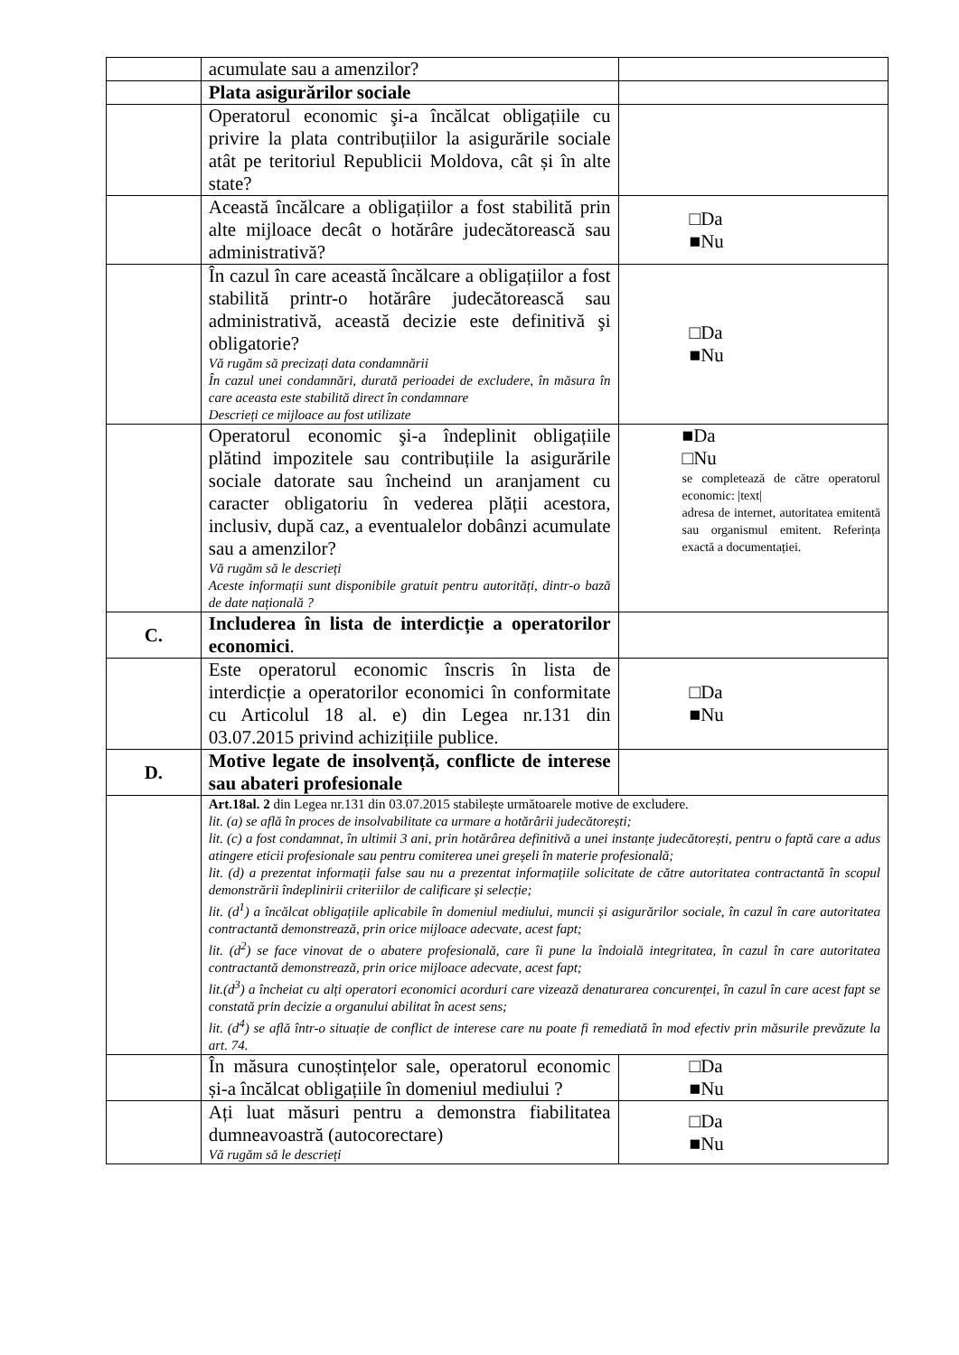| | acumulate sau a amenzilor? | |
| | Plata asigurărilor sociale | |
| | Operatorul economic şi-a încălcat obligațiile cu privire la plata contribuțiilor la asigurările sociale atât pe teritoriul Republicii Moldova, cât și în alte state? | |
| | Această încălcare a obligațiilor a fost stabilită prin alte mijloace decât o hotărâre judecătorească sau administrativă? | □Da ■Nu |
| | În cazul în care această încălcare a obligațiilor a fost stabilită printr-o hotărâre judecătorească sau administrativă, această decizie este definitivă şi obligatorie? Vă rugăm să precizați data condamnării În cazul unei condamnări, durată perioadei de excludere, în măsura în care aceasta este stabilită direct în condamnare Descrieți ce mijloace au fost utilizate | □Da ■Nu |
| | Operatorul economic şi-a îndeplinit obligațiile plătind impozitele sau contribuțiile la asigurările sociale datorate sau încheind un aranjament cu caracter obligatoriu în vederea plății acestora, inclusiv, după caz, a eventualelor dobânzi acumulate sau a amenzilor? Vă rugăm să le descrieți Aceste informații sunt disponibile gratuit pentru autorități, dintr-o bază de date națională ? | ■Da □Nu se completează de către operatorul economic: /text/ adresa de internet, autoritatea emitentă sau organismul emitent. Referința exactă a documentației. |
| C. | Includerea în lista de interdicție a operatorilor economici . | |
| | Este operatorul economic înscris în lista de interdicție a operatorilor economici în conformitate cu Articolul 18 al. e) din Legea nr.131 din 03.07.2015 privind achizițiile publice. | □Da ■Nu |
| D. | Motive legate de insolvență, conflicte de interese sau abateri profesionale | |
| | Art.18al. 2 din Legea nr.131 din 03.07.2015 stabilește următoarele motive de excludere. lit. (a) se află în proces de insolvabilitate ca urmare a hotărârii judecătorești; lit. (c) a fost condamnat, în ultimii 3 ani, prin hotărârea definitivă a unei instanțe judecătorești, pentru o faptă care a adus atingere eticii profesionale sau pentru comiterea unei greșeli în materie profesională; lit. (d) a prezentat informații false sau nu a prezentat informațiile solicitate de către autoritatea contractantă în scopul demonstrării îndeplinirii criteriilor de calificare și selecție; lit. (d<sup>1</sup>) a încălcat obligațiile aplicabile în domeniul mediului, muncii și asigurărilor sociale, în cazul în care autoritatea contractantă demonstrează, prin orice mijloace adecvate, acest fapt; lit. (d<sup>2</sup>) se face vinovat de o abatere profesională, care îi pune la îndoială integritatea, în cazul în care autoritatea contractantă demonstrează, prin orice mijloace adecvate, acest fapt; lit.(d<sup>3</sup>) a încheiat cu alți operatori economici acorduri care vizează denaturarea concurenței, în cazul în care acest fapt se constată prin decizie a organului abilitat în acest sens; lit. (d<sup>4</sup>) se află într-o situație de conflict de interese care nu poate fi remediată în mod efectiv prin măsurile prevăzute la art. 74. | |
| | În măsura cunoștințelor sale, operatorul economic și-a încălcat obligațiile în domeniul mediului ? | □Da ■Nu |
| | Ați luat măsuri pentru a demonstra fiabilitatea dumneavoastră (autocorectare) Vă rugăm să le descrieți | □Da ■Nu |